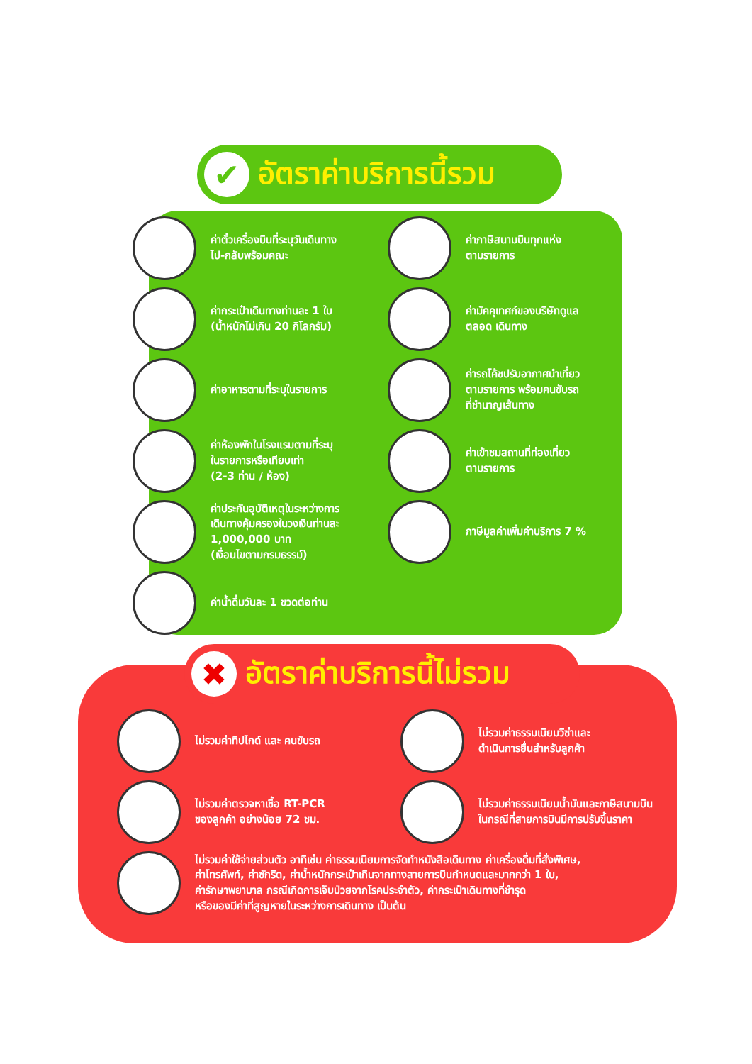✔ อัตราค่าบริการนี้รวม
ค่าตั๋วเครื่องบินที่ระบุวันเดินทาง
ไป-กลับพร้อมคณะ
ค่าภาษีสนามบินทุกแห่ง
ตามรายการ
ค่ากระเป๋าเดินทางท่านละ 1 ใบ
(น้ำหนักไม่เกิน 20 กิโลกรัม)
ค่ามัคคุเทศก์ของบริษัทดูแล
ตลอด เดินทาง
ค่าอาหารตามที่ระบุในรายการ
ค่ารถโค้ชปรับอากาศนำเที่ยว
ตามรายการ พร้อมคนขับรถ
ที่ชำนาญเส้นทาง
ค่าห้องพักในโรงแรมตามที่ระบุ
ในรายการหรือเทียบเท่า
(2-3 ท่าน / ห้อง)
ค่าเข้าชมสถานที่ท่องเที่ยว
ตามรายการ
ค่าประกันอุบัติเหตุในระหว่างการ
เดินทางคุ้มครองในวงเงินท่านละ
1,000,000 บาท
(เงื่อนไขตามกรมธรรม์)
ภาษีมูลค่าเพิ่มค่าบริการ 7 %
ค่าน้ำดื่มวันละ 1 ขวดต่อท่าน
✖ อัตราค่าบริการนี้ไม่รวม
ไม่รวมค่าทิปไกด์ และ คนขับรถ
ไม่รวมค่าธรรมเนียมวีซ่าและ
ดำเนินการยื่นสำหรับลูกค้า
ไม่รวมค่าตรวจหาเชื้อ RT-PCR
ของลูกค้า อย่างน้อย 72 ชม.
ไม่รวมค่าธรรมเนียมน้ำมันและภาษีสนามบิน
ในกรณีที่สายการบินมีการปรับขึ้นราคา
ไม่รวมค่าใช้จ่ายส่วนตัว อาทิเช่น ค่าธรรมเนียมการจัดทำหนังสือเดินทาง ค่าเครื่องดื่มที่สั่งพิเศษ,
ค่าโทรศัพท์, ค่าซักรีด, ค่าน้ำหนักกระเป๋าเกินจากทางสายการบินกำหนดและมากกว่า 1 ใบ,
ค่ารักษาพยาบาล กรณีเกิดการเจ็บป่วยจากโรคประจำตัว, ค่ากระเป๋าเดินทางที่ชำรุด
หรือของมีค่าที่สูญหายในระหว่างการเดินทาง เป็นต้น